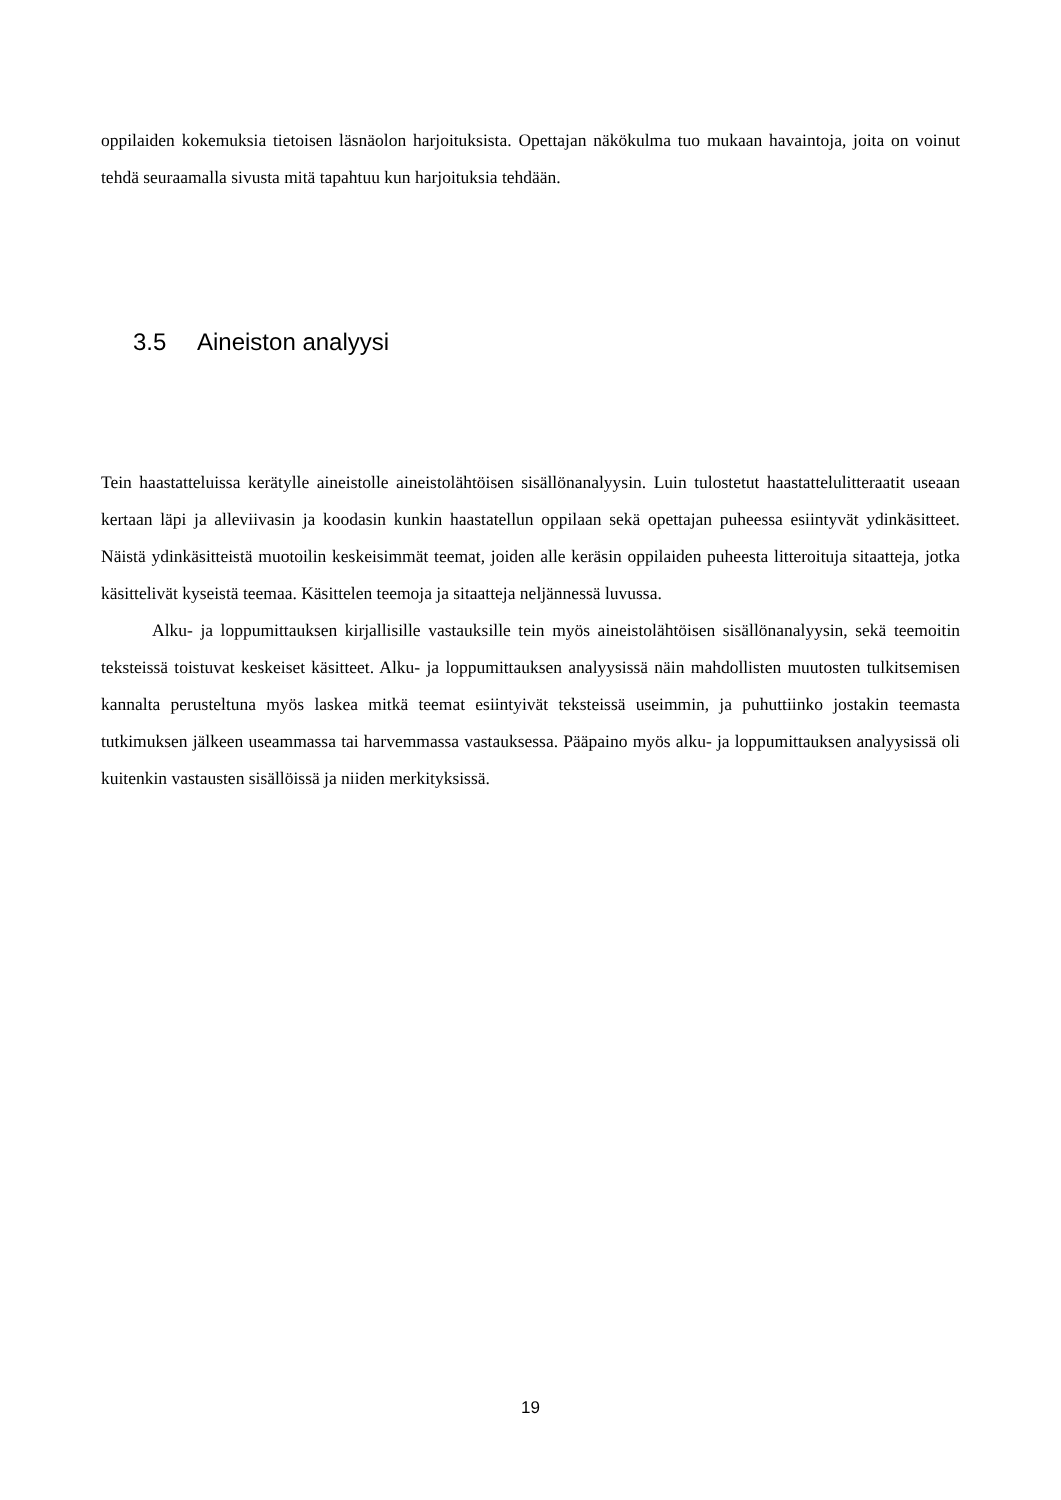oppilaiden kokemuksia tietoisen läsnäolon harjoituksista. Opettajan näkökulma tuo mukaan havaintoja, joita on voinut tehdä seuraamalla sivusta mitä tapahtuu kun harjoituksia tehdään.
3.5 Aineiston analyysi
Tein haastatteluissa kerätylle aineistolle aineistolähtöisen sisällönanalyysin. Luin tulostetut haastattelulitteraatit useaan kertaan läpi ja alleviivasin ja koodasin kunkin haastatellun oppilaan sekä opettajan puheessa esiintyvät ydinkäsitteet. Näistä ydinkäsitteistä muotoilin keskeisimmät teemat, joiden alle keräsin oppilaiden puheesta litteroituja sitaatteja, jotka käsittelivät kyseistä teemaa. Käsittelen teemoja ja sitaatteja neljännessä luvussa.
Alku- ja loppumittauksen kirjallisille vastauksille tein myös aineistolähtöisen sisällönanalyysin, sekä teemoitin teksteissä toistuvat keskeiset käsitteet. Alku- ja loppumittauksen analyysissä näin mahdollisten muutosten tulkitsemisen kannalta perusteltuna myös laskea mitkä teemat esiintyivät teksteissä useimmin, ja puhuttiinko jostakin teemasta tutkimuksen jälkeen useammassa tai harvemmassa vastauksessa. Pääpaino myös alku- ja loppumittauksen analyysissä oli kuitenkin vastausten sisällöissä ja niiden merkityksissä.
19